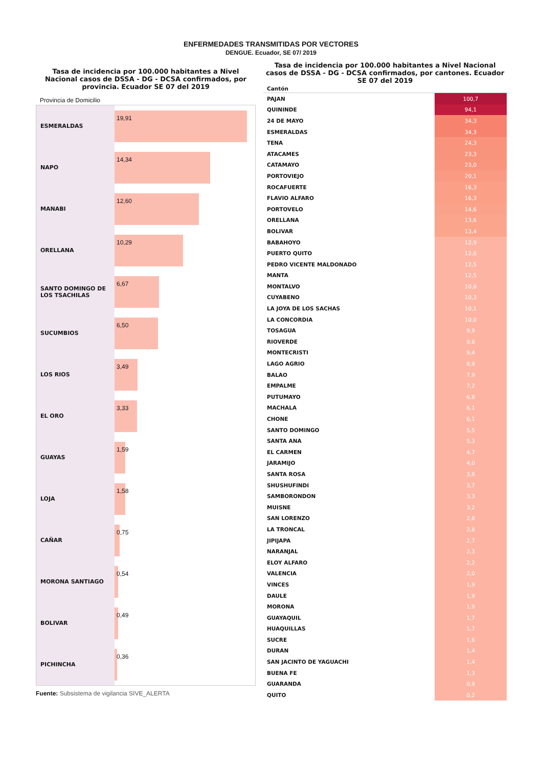ENFERMEDADES TRANSMITIDAS POR VECTORES
DENGUE. Ecuador, SE 07/ 2019
Tasa de incidencia por 100.000 habitantes a Nivel Nacional casos de DSSA - DG - DCSA confirmados, por provincia. Ecuador SE 07 del 2019
Provincia de Domicilio
ESMERALDAS
19,91
NAPO
14,34
MANABI
12,60
ORELLANA
10,29
SANTO DOMINGO DE LOS TSACHILAS
6,67
SUCUMBIOS
6,50
LOS RIOS
3,49
EL ORO
3,33
GUAYAS
1,59
LOJA
1,58
CAÑAR
0,75
MORONA SANTIAGO
0,54
BOLIVAR
0,49
PICHINCHA
0,36
Fuente: Subsistema de vigilancia SIVE_ALERTA
Tasa de incidencia por 100.000 habitantes a Nivel Nacional casos de DSSA - DG - DCSA confirmados, por cantones. Ecuador SE 07 del 2019
| Cantón | |
| --- | --- |
| PAJAN | 100,7 |
| QUININDE | 94,1 |
| 24 DE MAYO | 34,3 |
| ESMERALDAS | 34,3 |
| TENA | 24,3 |
| ATACAMES | 23,3 |
| CATAMAYO | 23,0 |
| PORTOVIEJO | 20,1 |
| ROCAFUERTE | 16,3 |
| FLAVIO ALFARO | 16,3 |
| PORTOVELO | 14,6 |
| ORELLANA | 13,6 |
| BOLIVAR | 13,4 |
| BABAHOYO | 12,9 |
| PUERTO QUITO | 12,6 |
| PEDRO VICENTE MALDONADO | 12,5 |
| MANTA | 12,5 |
| MONTALVO | 10,8 |
| CUYABENO | 10,3 |
| LA JOYA DE LOS SACHAS | 10,1 |
| LA CONCORDIA | 10,0 |
| TOSAGUA | 9,9 |
| RIOVERDE | 9,8 |
| MONTECRISTI | 9,4 |
| LAGO AGRIO | 8,9 |
| BALAO | 7,9 |
| EMPALME | 7,2 |
| PUTUMAYO | 6,8 |
| MACHALA | 6,1 |
| CHONE | 6,1 |
| SANTO DOMINGO | 5,5 |
| SANTA ANA | 5,3 |
| EL CARMEN | 4,7 |
| JARAMIJO | 4,0 |
| SANTA ROSA | 3,8 |
| SHUSHUFINDI | 3,7 |
| SAMBORONDON | 3,3 |
| MUISNE | 3,2 |
| SAN LORENZO | 2,8 |
| LA TRONCAL | 2,8 |
| JIPIJAPA | 2,7 |
| NARANJAL | 2,3 |
| ELOY ALFARO | 2,2 |
| VALENCIA | 2,0 |
| VINCES | 1,9 |
| DAULE | 1,9 |
| MORONA | 1,9 |
| GUAYAQUIL | 1,7 |
| HUAQUILLAS | 1,7 |
| SUCRE | 1,6 |
| DURAN | 1,4 |
| SAN JACINTO DE YAGUACHI | 1,4 |
| BUENA FE | 1,3 |
| GUARANDA | 0,9 |
| QUITO | 0,2 |